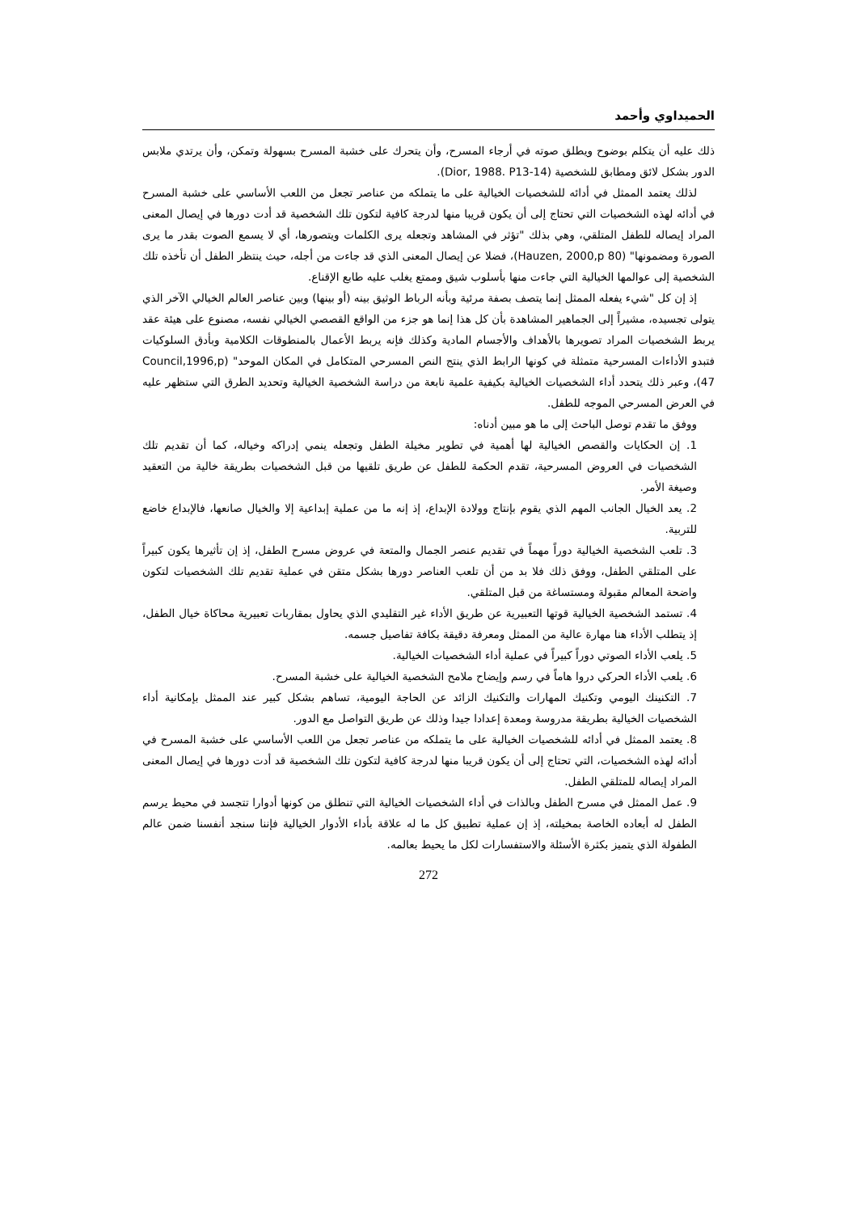الحميداوي وأحمد
ذلك عليه أن يتكلم بوضوح ويطلق صوته في أرجاء المسرح، وأن يتحرك على خشبة المسرح بسهولة وتمكن، وأن يرتدي ملابس الدور بشكل لائق ومطابق للشخصية (Dior, 1988. P13-14).
لذلك يعتمد الممثل في أدائه للشخصيات الخيالية على ما يتملكه من عناصر تجعل من اللعب الأساسي على خشبة المسرح في أدائه لهذه الشخصيات التي تحتاج إلى أن يكون قريبا منها لدرجة كافية لتكون تلك الشخصية قد أدت دورها في إيصال المعنى المراد إيصاله للطفل المتلقي، وهي بذلك "تؤثر في المشاهد وتجعله يرى الكلمات ويتصورها، أي لا يسمع الصوت بقدر ما يرى الصورة ومضمونها" (Hauzen, 2000,p 80)، فضلا عن إيصال المعنى الذي قد جاءت من أجله، حيث ينتظر الطفل أن تأخذه تلك الشخصية إلى عوالمها الخيالية التي جاءت منها بأسلوب شيق وممتع يغلب عليه طابع الإقناع.
إذ إن كل "شيء يفعله الممثل إنما يتصف بصفة مرئية وبأنه الرباط الوثيق بينه (أو بينها) وبين عناصر العالم الخيالي الآخر الذي يتولى تجسيده، مشيراً إلى الجماهير المشاهدة بأن كل هذا إنما هو جزء من الواقع القصصي الخيالي نفسه، مصنوع على هيئة عقد يربط الشخصيات المراد تصويرها بالأهداف والأجسام المادية وكذلك فإنه يربط الأعمال بالمنطوقات الكلامية وبأدق السلوكيات فتبدو الأداءات المسرحية متمثلة في كونها الرابط الذي ينتج النص المسرحي المتكامل في المكان الموحد" (Council,1996,p 47)، وعبر ذلك يتحدد أداء الشخصيات الخيالية بكيفية علمية نابعة من دراسة الشخصية الخيالية وتحديد الطرق التي ستظهر عليه في العرض المسرحي الموجه للطفل.
ووفق ما تقدم توصل الباحث إلى ما هو مبين أدناه:
1. إن الحكايات والقصص الخيالية لها أهمية في تطوير مخيلة الطفل وتجعله ينمي إدراكه وخياله، كما أن تقديم تلك الشخصيات في العروض المسرحية، تقدم الحكمة للطفل عن طريق تلقيها من قبل الشخصيات بطريقة خالية من التعقيد وصيغة الأمر.
2. يعد الخيال الجانب المهم الذي يقوم بإنتاج وولادة الإبداع، إذ إنه ما من عملية إبداعية إلا والخيال صانعها، فالإبداع خاضع للتربية.
3. تلعب الشخصية الخيالية دوراً مهماً في تقديم عنصر الجمال والمتعة في عروض مسرح الطفل، إذ إن تأثيرها يكون كبيراً على المتلقي الطفل، ووفق ذلك فلا بد من أن تلعب العناصر دورها بشكل متقن في عملية تقديم تلك الشخصيات لتكون واضحة المعالم مقبولة ومستساغة من قبل المتلقي.
4. تستمد الشخصية الخيالية قوتها التعبيرية عن طريق الأداء غير التقليدي الذي يحاول بمقاربات تعبيرية محاكاة خيال الطفل، إذ يتطلب الأداء هنا مهارة عالية من الممثل ومعرفة دقيقة بكافة تفاصيل جسمه.
5. يلعب الأداء الصوتي دوراً كبيراً في عملية أداء الشخصيات الخيالية.
6. يلعب الأداء الحركي دروا هاماً في رسم وإيضاح ملامح الشخصية الخيالية على خشبة المسرح.
7. التكنينك اليومي وتكنيك المهارات والتكنيك الزائد عن الحاجة اليومية، تساهم بشكل كبير عند الممثل بإمكانية أداء الشخصيات الخيالية بطريقة مدروسة ومعدة إعدادا جيدا وذلك عن طريق التواصل مع الدور.
8. يعتمد الممثل في أدائه للشخصيات الخيالية على ما يتملكه من عناصر تجعل من اللعب الأساسي على خشبة المسرح في أدائه لهذه الشخصيات، التي تحتاج إلى أن يكون قريبا منها لدرجة كافية لتكون تلك الشخصية قد أدت دورها في إيصال المعنى المراد إيصاله للمتلقي الطفل.
9. عمل الممثل في مسرح الطفل وبالذات في أداء الشخصيات الخيالية التي تنطلق من كونها أدوارا تتجسد في محيط يرسم الطفل له أبعاده الخاصة بمخيلته، إذ إن عملية تطبيق كل ما له علاقة بأداء الأدوار الخيالية فإننا سنجد أنفسنا ضمن عالم الطفولة الذي يتميز بكثرة الأسئلة والاستفسارات لكل ما يحيط بعالمه.
272